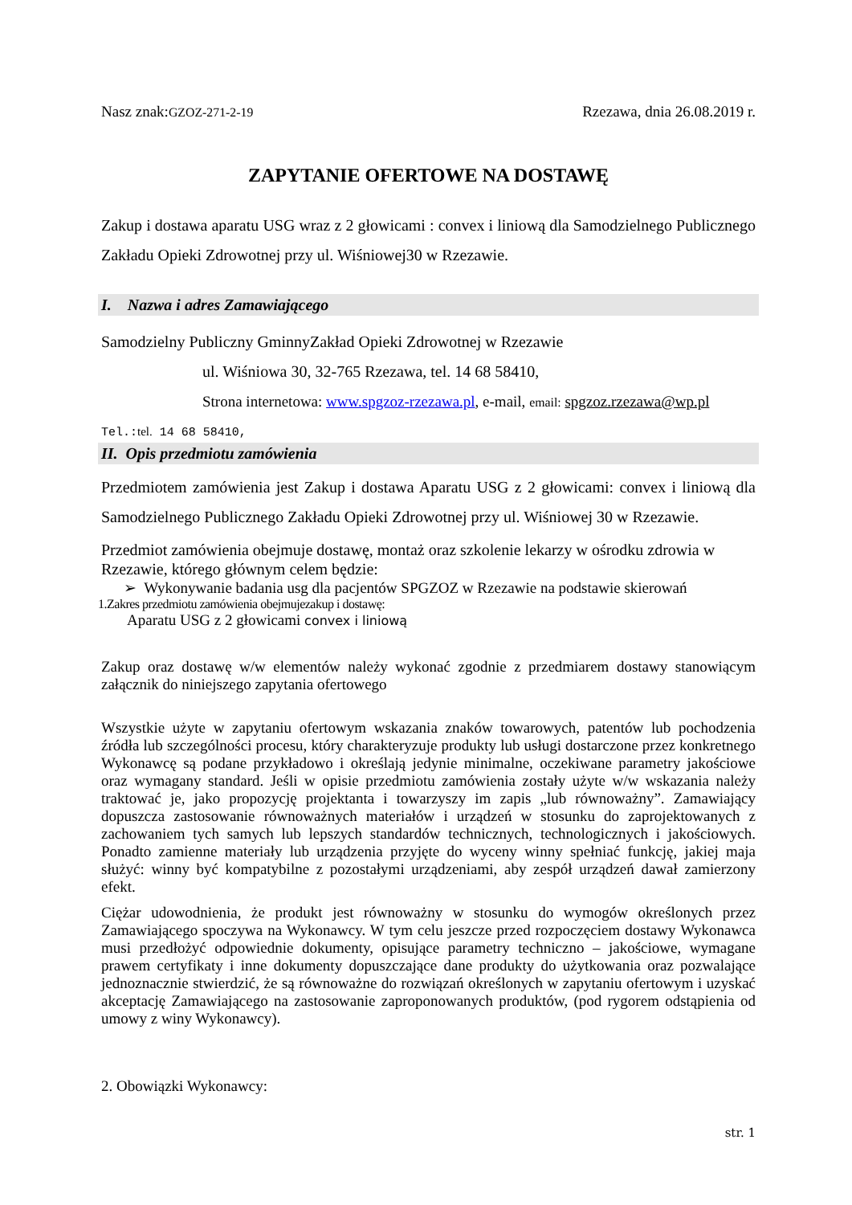Nasz znak:GZOZ-271-2-19 Rzezawa, dnia 26.08.2019 r.
ZAPYTANIE OFERTOWE NA DOSTAWĘ
Zakup i dostawa aparatu USG wraz z 2 głowicami : convex i liniową dla Samodzielnego Publicznego Zakładu Opieki Zdrowotnej przy ul. Wiśniowej30 w Rzezawie.
I. Nazwa i adres Zamawiającego
Samodzielny Publiczny GminnyZakład Opieki Zdrowotnej w Rzezawie
ul. Wiśniowa 30, 32-765 Rzezawa, tel. 14 68 58410,
Strona internetowa: www.spgzoz-rzezawa.pl, e-mail, email: spgzoz.rzezawa@wp.pl
Tel.:tel. 14 68 58410,
II. Opis przedmiotu zamówienia
Przedmiotem zamówienia jest Zakup i dostawa Aparatu USG z 2 głowicami: convex i liniową dla Samodzielnego Publicznego Zakładu Opieki Zdrowotnej przy ul. Wiśniowej 30 w Rzezawie.
Przedmiot zamówienia obejmuje dostawę, montaż oraz szkolenie lekarzy w ośrodku zdrowia w Rzezawie, którego głównym celem będzie:
➢ Wykonywanie badania usg dla pacjentów SPGZOZ w Rzezawie na podstawie skierowań
1.Zakres przedmiotu zamówienia obejmujezakup i dostawę:
Aparatu USG z 2 głowicami convex i liniową
Zakup oraz dostawę w/w elementów należy wykonać zgodnie z przedmiarem dostawy stanowiącym załącznik do niniejszego zapytania ofertowego
Wszystkie użyte w zapytaniu ofertowym wskazania znaków towarowych, patentów lub pochodzenia źródła lub szczególności procesu, który charakteryzuje produkty lub usługi dostarczone przez konkretnego Wykonawcę są podane przykładowo i określają jedynie minimalne, oczekiwane parametry jakościowe oraz wymagany standard. Jeśli w opisie przedmiotu zamówienia zostały użyte w/w wskazania należy traktować je, jako propozycję projektanta i towarzyszy im zapis „lub równoważny”. Zamawiający dopuszcza zastosowanie równoważnych materiałów i urządzeń w stosunku do zaprojektowanych z zachowaniem tych samych lub lepszych standardów technicznych, technologicznych i jakościowych. Ponadto zamienne materiały lub urządzenia przyjęte do wyceny winny spełniać funkcję, jakiej maja służyć: winny być kompatybilne z pozostałymi urządzeniami, aby zespół urządzeń dawał zamierzony efekt.
Ciężar udowodnienia, że produkt jest równoważny w stosunku do wymogów określonych przez Zamawiającego spoczywa na Wykonawcy. W tym celu jeszcze przed rozpoczęciem dostawy Wykonawca musi przedłożyć odpowiednie dokumenty, opisujące parametry techniczno – jakościowe, wymagane prawem certyfikaty i inne dokumenty dopuszczające dane produkty do użytkowania oraz pozwalające jednoznacznie stwierdzić, że są równoważne do rozwiązań określonych w zapytaniu ofertowym i uzyskać akceptację Zamawiającego na zastosowanie zaproponowanych produktów, (pod rygorem odstąpienia od umowy z winy Wykonawcy).
2. Obowiązki Wykonawcy:
str. 1